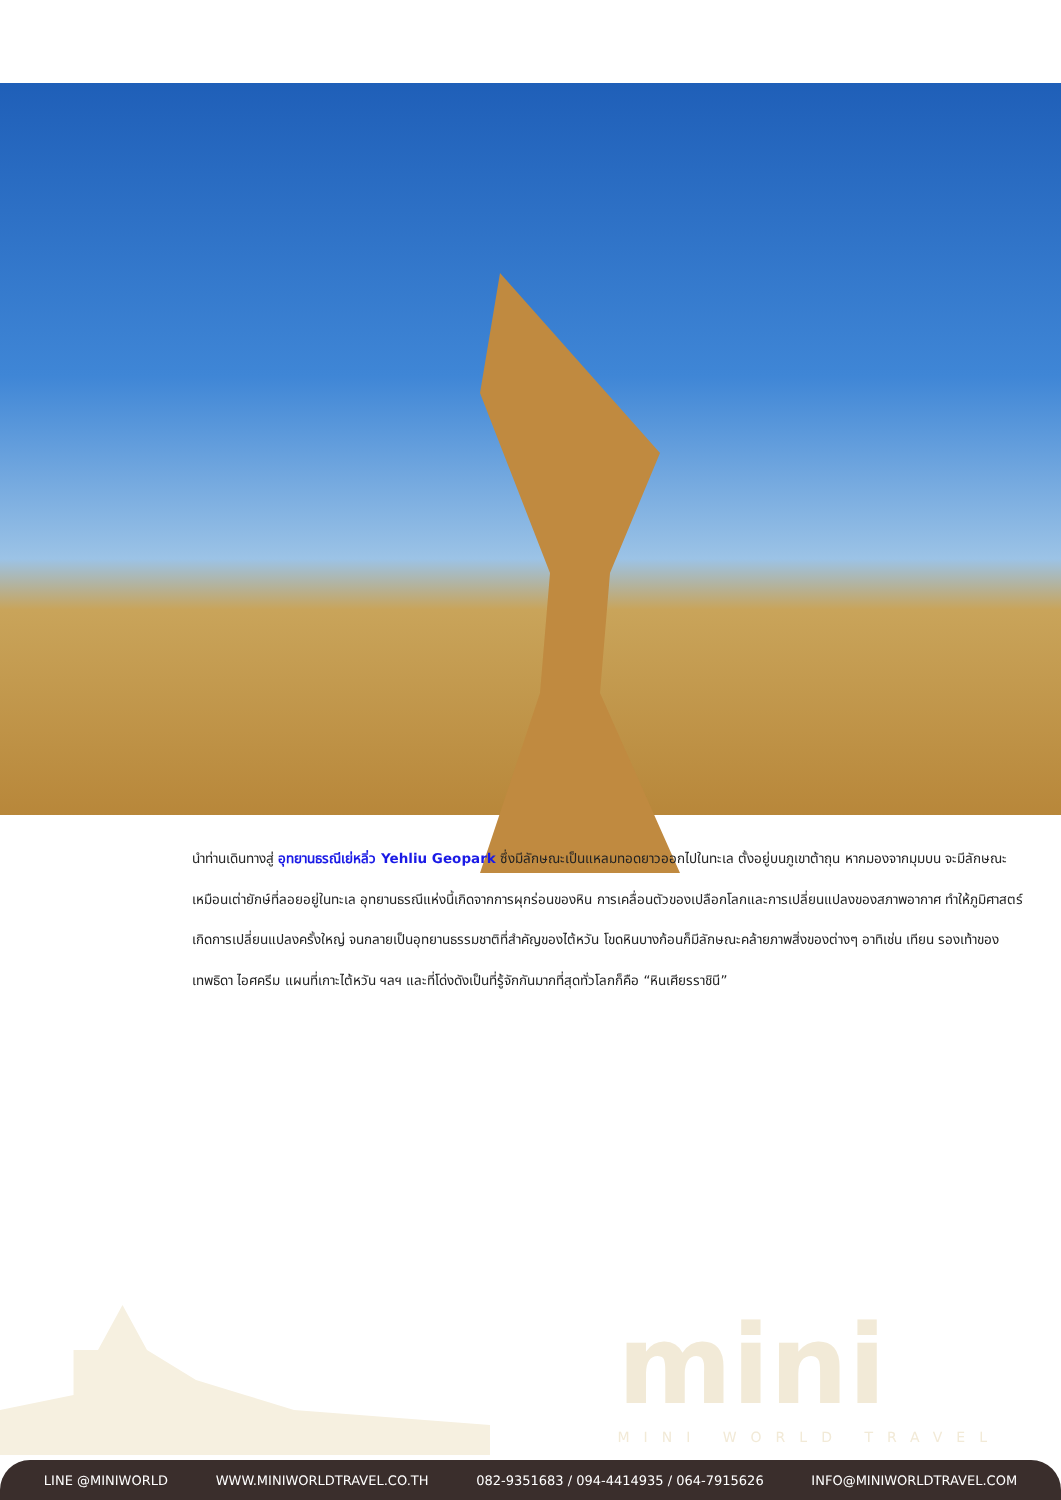นำท่านเดินทางสู่ อุทยานธรณีเย่หลิ่ว Yehliu Geopark ซึ่งมีลักษณะเป็นแหลมทอดยาวออกไปในทะเล ตั้งอยู่บนภูเขาต้าถุน หากมองจากมุมบน จะมีลักษณะเหมือนเต่ายักษ์ที่ลอยอยู่ในทะเล อุทยานธรณีแห่งนี้เกิดจากการผุกร่อนของหิน การเคลื่อนตัวของเปลือกโลกและการเปลี่ยนแปลงของสภาพอากาศ ทำให้ภูมิศาสตร์เกิดการเปลี่ยนแปลงครั้งใหญ่ จนกลายเป็นอุทยานธรรมชาติที่สำคัญของไต้หวัน โขดหินบางก้อนก็มีลักษณะคล้ายภาพสิ่งของต่างๆ อาทิเช่น เทียน รองเท้าของเทพธิดา ไอศครีม แผนที่เกาะไต้หวัน ฯลฯ และที่โด่งดังเป็นที่รู้จักกันมากที่สุดทั่วโลกก็คือ “หินเศียรราชินี”
mini
MINI WORLD TRAVEL
LINE @MINIWORLD WWW.MINIWORLDTRAVEL.CO.TH 082-9351683 / 094-4414935 / 064-7915626 INFO@MINIWORLDTRAVEL.COM